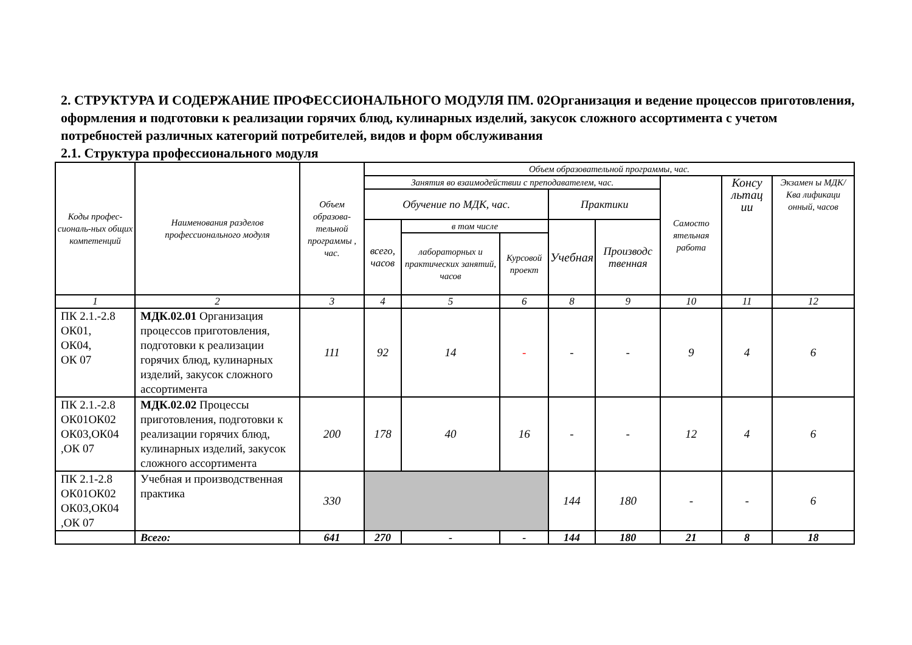2. СТРУКТУРА И СОДЕРЖАНИЕ ПРОФЕССИОНАЛЬНОГО МОДУЛЯ ПМ. 02Организация и ведение процессов приготовления, оформления и подготовки к реализации горячих блюд, кулинарных изделий, закусок сложного ассортимента с учетом потребностей различных категорий потребителей, видов и форм обслуживания
2.1. Структура профессионального модуля
| Коды профес-сиональ-ных общих компетенций | Наименования разделов профессионального модуля | Объем образова-тельной программы , час. | Объем образовательной программы, час. | | | | | | | |
| --- | --- | --- | --- | --- | --- | --- | --- | --- | --- | --- |
| | | | Занятия во взаимодействии с преподавателем, час. | | | | | Самосто ятельная работа | Консу льтац ии | Экзамен ы МДК/Ква лификаци онный, часов |
| | | | Обучение по МДК, час. | | | Практики | | | | |
| | | | всего, часов | в том числе | | Учебная | Производс твенная | | | |
| | | | | лабораторных и практических занятий, часов | Курсовой проект | | | | | |
| 1 | 2 | 3 | 4 | 5 | 6 | 8 | 9 | 10 | 11 | 12 |
| ПК 2.1.-2.8 ОК01, ОК04, ОК 07 | МДК.02.01 Организация процессов приготовления, подготовки к реализации горячих блюд, кулинарных изделий, закусок сложного ассортимента | 111 | 92 | 14 | - | - | - | 9 | 4 | 6 |
| ПК 2.1.-2.8 ОК01ОК02 ОК03,ОК04 ,ОК 07 | МДК.02.02 Процессы приготовления, подготовки к реализации горячих блюд, кулинарных изделий, закусок сложного ассортимента | 200 | 178 | 40 | 16 | - | - | 12 | 4 | 6 |
| ПК 2.1-2.8 ОК01ОК02 ОК03,ОК04 ,ОК 07 | Учебная и производственная практика | 330 | | | | 144 | 180 | - | - | 6 |
| | Всего: | 641 | 270 | - | - | 144 | 180 | 21 | 8 | 18 |